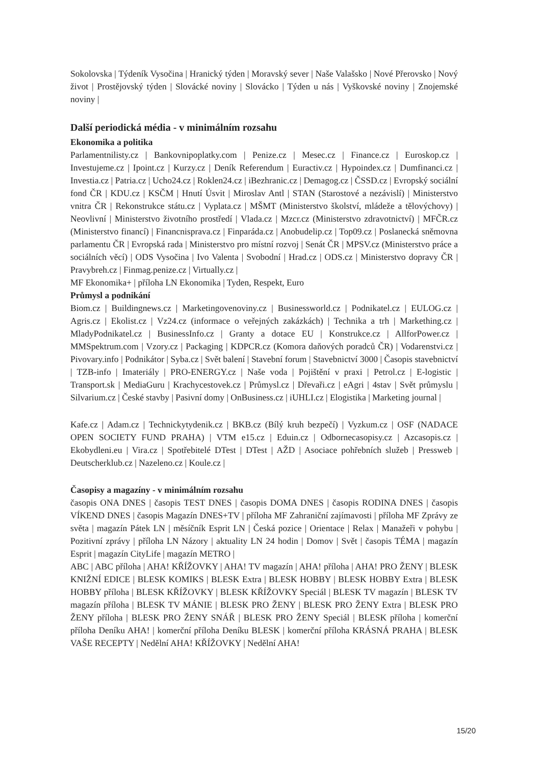Sokolovska | Týdeník Vysočina | Hranický týden | Moravský sever | Naše Valašsko | Nové Přerovsko | Nový život | Prostějovský týden | Slovácké noviny | Slovácko | Týden u nás | Vyškovské noviny | Znojemské noviny |
Další periodická média - v minimálním rozsahu
Ekonomika a politika
Parlamentnilisty.cz | Bankovnipoplatky.com | Penize.cz | Mesec.cz | Finance.cz | Euroskop.cz | Investujeme.cz | Ipoint.cz | Kurzy.cz | Deník Referendum | Euractiv.cz | Hypoindex.cz | Dumfinanci.cz | Investia.cz | Patria.cz | Ucho24.cz | Roklen24.cz | iBezhranic.cz | Demagog.cz | ČSSD.cz | Evropský sociální fond ČR | KDU.cz | KSČM | Hnutí Úsvit | Miroslav Antl | STAN (Starostové a nezávislí) | Ministerstvo vnitra ČR | Rekonstrukce státu.cz | Vyplata.cz | MŠMT (Ministerstvo školství, mládeže a tělovýchovy) | Neovlivní | Ministerstvo životního prostředí | Vlada.cz | Mzcr.cz (Ministerstvo zdravotnictví) | MFČR.cz (Ministerstvo financí) | Financnisprava.cz | Finparáda.cz | Anobudelip.cz | Top09.cz | Poslanecká sněmovna parlamentu ČR | Evropská rada | Ministerstvo pro místní rozvoj | Senát ČR | MPSV.cz (Ministerstvo práce a sociálních věcí) | ODS Vysočina | Ivo Valenta | Svobodní | Hrad.cz | ODS.cz | Ministerstvo dopravy ČR | Pravybreh.cz | Finmag.penize.cz | Virtually.cz |
MF Ekonomika+ | příloha LN Ekonomika | Tyden, Respekt, Euro
Průmysl a podnikání
Biom.cz | Buildingnews.cz | Marketingovenoviny.cz | Businessworld.cz | Podnikatel.cz | EULOG.cz | Agris.cz | Ekolist.cz | Vz24.cz (informace o veřejných zakázkách) | Technika a trh | Markething.cz | MladyPodnikatel.cz | BusinessInfo.cz | Granty a dotace EU | Konstrukce.cz | AllforPower.cz | MMSpektrum.com | Vzory.cz | Packaging | KDPCR.cz (Komora daňových poradců ČR) | Vodarenstvi.cz | Pivovary.info | Podnikátor | Syba.cz | Svět balení | Stavební forum | Stavebnictví 3000 | Časopis stavebnictví | TZB-info | Imateriály | PRO-ENERGY.cz | Naše voda | Pojištění v praxi | Petrol.cz | E-logistic | Transport.sk | MediaGuru | Krachycestovek.cz | Průmysl.cz | Dřevaři.cz | eAgri | 4stav | Svět průmyslu | Silvarium.cz | České stavby | Pasivní domy | OnBusiness.cz | iUHLI.cz | Elogistika | Marketing journal |
Kafe.cz | Adam.cz | Technickytydenik.cz | BKB.cz (Bílý kruh bezpečí) | Vyzkum.cz | OSF (NADACE OPEN SOCIETY FUND PRAHA) | VTM e15.cz | Eduin.cz | Odbornecasopisy.cz | Azcasopis.cz | Ekobydleni.eu | Vira.cz | Spotřebitelé DTest | DTest | AŽD | Asociace pohřebních služeb | Pressweb | Deutscherklub.cz | Nazeleno.cz | Koule.cz |
Časopisy a magazíny - v minimálním rozsahu
časopis ONA DNES | časopis TEST DNES | časopis DOMA DNES | časopis RODINA DNES | časopis VÍKEND DNES | časopis Magazín DNES+TV | příloha MF Zahraniční zajímavosti | příloha MF Zprávy ze světa | magazín Pátek LN | měsíčník Esprit LN | Česká pozice | Orientace | Relax | Manažeři v pohybu | Pozitivní zprávy | příloha LN Názory | aktuality LN 24 hodin | Domov | Svět | časopis TÉMA | magazín Esprit | magazín CityLife | magazín METRO |
ABC | ABC příloha | AHA! KŘÍŽOVKY | AHA! TV magazín | AHA! příloha | AHA! PRO ŽENY | BLESK KNIŽNÍ EDICE | BLESK KOMIKS | BLESK Extra | BLESK HOBBY | BLESK HOBBY Extra | BLESK HOBBY příloha | BLESK KŘÍŽOVKY | BLESK KŘÍŽOVKY Speciál | BLESK TV magazín | BLESK TV magazín příloha | BLESK TV MÁNIE | BLESK PRO ŽENY | BLESK PRO ŽENY Extra | BLESK PRO ŽENY příloha | BLESK PRO ŽENY SNÁŘ | BLESK PRO ŽENY Speciál | BLESK příloha | komerční příloha Deníku AHA! | komerční příloha Deníku BLESK | komerční příloha KRÁSNÁ PRAHA | BLESK VAŠE RECEPTY | Nedělní AHA! KŘÍŽOVKY | Nedělní AHA!
15/20